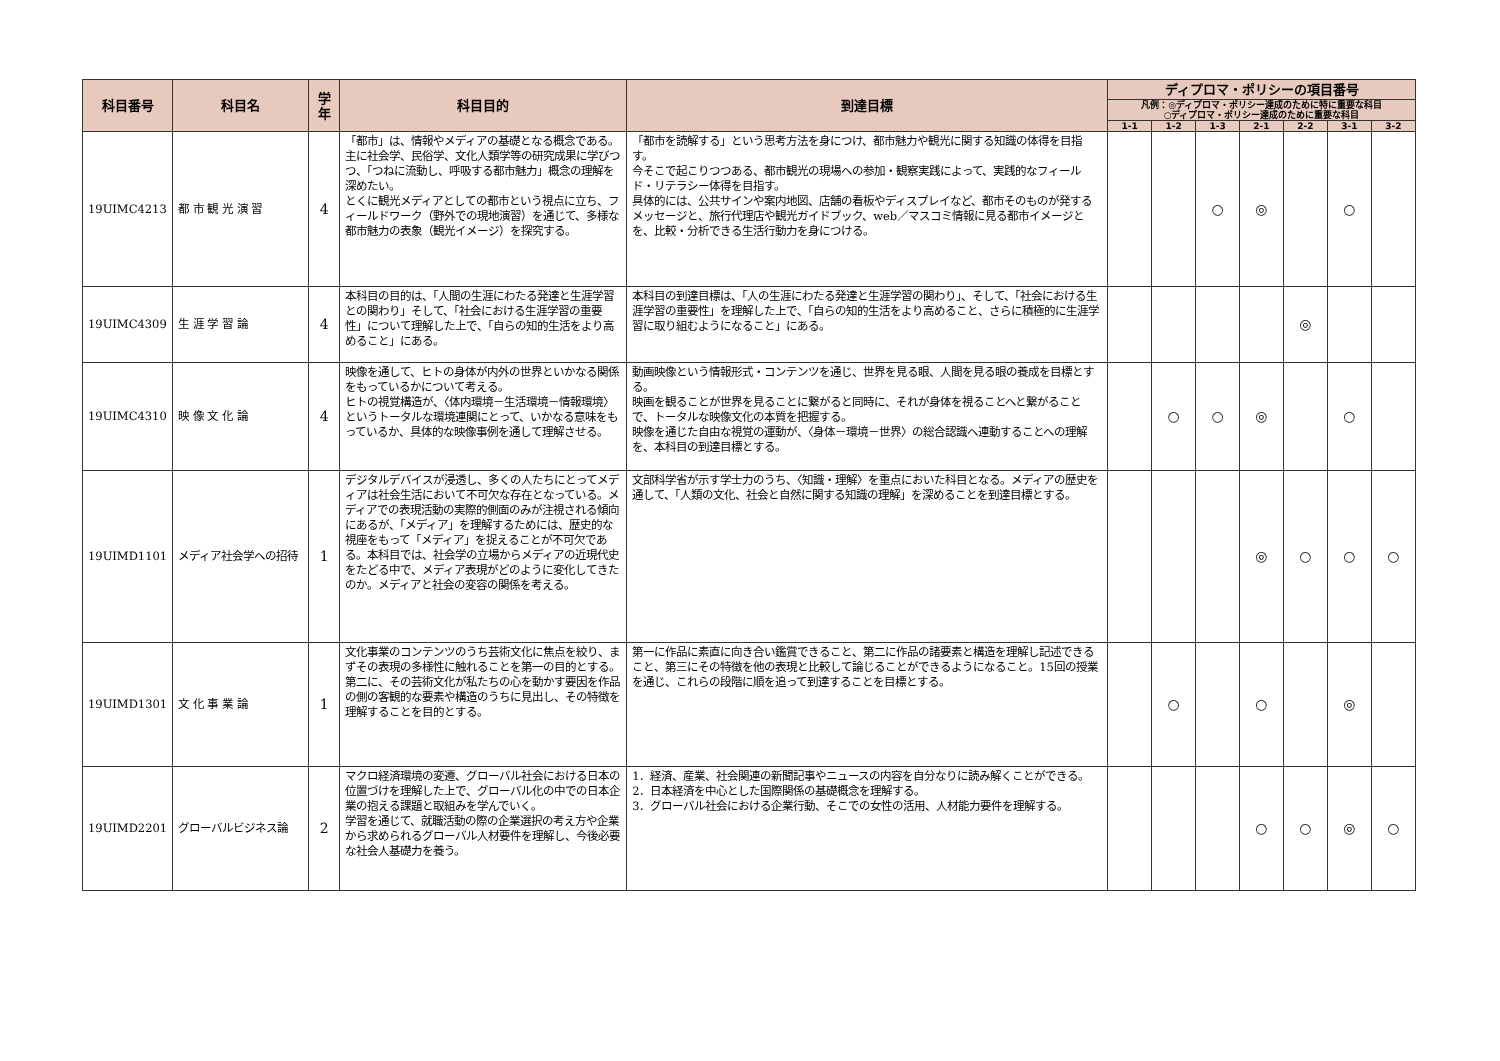| 科目番号 | 科目名 | 学年 | 科目目的 | 到達目標 | ディプロマ・ポリシーの項目番号 | | | | | | |
| --- | --- | --- | --- | --- | --- | --- | --- | --- | --- | --- | --- |
| | | | | | 凡例：◎ディプロマ・ポリシー達成のために特に重要な科目 ○ディプロマ・ポリシー達成のために重要な科目 | | | | | | |
| | | | | | 1-1 | 1-2 | 1-3 | 2-1 | 2-2 | 3-1 | 3-2 |
| 19UIMC4213 | 都 市 観 光 演 習 | 4 | 「都市」は、情報やメディアの基礎となる概念である。 主に社会学、民俗学、文化人類学等の研究成果に学びつつ、「つねに流動し、呼吸する都市魅力」概念の理解を深めたい。 とくに観光メディアとしての都市という視点に立ち、フィールドワーク（野外での現地演習）を通じて、多様な都市魅力の表象（観光イメージ）を探究する。 | 「都市を読解する」という思考方法を身につけ、都市魅力や観光に関する知識の体得を目指す。 今そこで起こりつつある、都市観光の現場への参加・観察実践によって、実践的なフィールド・リテラシー体得を目指す。 具体的には、公共サインや案内地図、店舗の看板やディスプレイなど、都市そのものが発するメッセージと、旅行代理店や観光ガイドブック、web／マスコミ情報に見る都市イメージとを、比較・分析できる生活行動力を身につける。 | | | ○ | ◎ | | ○ | |
| 19UIMC4309 | 生 涯 学 習 論 | 4 | 本科目の目的は、「人間の生涯にわたる発達と生涯学習との関わり」そして、「社会における生涯学習の重要性」について理解した上で、「自らの知的生活をより高めること」にある。 | 本科目の到達目標は、「人の生涯にわたる発達と生涯学習の関わり」、そして、「社会における生涯学習の重要性」を理解した上で、「自らの知的生活をより高めること、さらに積極的に生涯学習に取り組むようになること」にある。 | | | | | ◎ | | |
| 19UIMC4310 | 映 像 文 化 論 | 4 | 映像を通して、ヒトの身体が内外の世界といかなる関係をもっているかについて考える。 ヒトの視覚構造が、〈体内環境－生活環境－情報環境〉というトータルな環境連関にとって、いかなる意味をもっているか、具体的な映像事例を通して理解させる。 | 動画映像という情報形式・コンテンツを通じ、世界を見る眼、人間を見る眼の養成を目標とする。 映画を観ることが世界を見ることに繋がると同時に、それが身体を視ることへと繋がることで、トータルな映像文化の本質を把握する。 映像を通じた自由な視覚の運動が、〈身体－環境－世界〉の総合認識へ連動することへの理解を、本科目の到達目標とする。 | | ○ | ○ | ◎ | | ○ | |
| 19UIMD1101 | メディア社会学への招待 | 1 | デジタルデバイスが浸透し、多くの人たちにとってメディアは社会生活において不可欠な存在となっている。メディアでの表現活動の実際的側面のみが注視される傾向にあるが、「メディア」を理解するためには、歴史的な視座をもって「メディア」を捉えることが不可欠である。本科目では、社会学の立場からメディアの近現代史をたどる中で、メディア表現がどのように変化してきたのか。メディアと社会の変容の関係を考える。 | 文部科学省が示す学士力のうち、〈知識・理解〉を重点においた科目となる。メディアの歴史を通して、「人類の文化、社会と自然に関する知識の理解」を深めることを到達目標とする。 | | | | ◎ | ○ | ○ | ○ |
| 19UIMD1301 | 文 化 事 業 論 | 1 | 文化事業のコンテンツのうち芸術文化に焦点を絞り、まずその表現の多様性に触れることを第一の目的とする。 第二に、その芸術文化が私たちの心を動かす要因を作品の側の客観的な要素や構造のうちに見出し、その特徴を理解することを目的とする。 | 第一に作品に素直に向き合い鑑賞できること、第二に作品の諸要素と構造を理解し記述できること、第三にその特徴を他の表現と比較して論じることができるようになること。15回の授業を通じ、これらの段階に順を追って到達することを目標とする。 | | ○ | | ○ | | ◎ | |
| 19UIMD2201 | グローバルビジネス論 | 2 | マクロ経済環境の変遷、グローバル社会における日本の位置づけを理解した上で、グローバル化の中での日本企業の抱える課題と取組みを学んでいく。 学習を通じて、就職活動の際の企業選択の考え方や企業から求められるグローバル人材要件を理解し、今後必要な社会人基礎力を養う。 | 1．経済、産業、社会関連の新聞記事やニュースの内容を自分なりに読み解くことができる。 2．日本経済を中心とした国際関係の基礎概念を理解する。 3．グローバル社会における企業行動、そこでの女性の活用、人材能力要件を理解する。 | | | | ○ | ○ | ◎ | ○ |